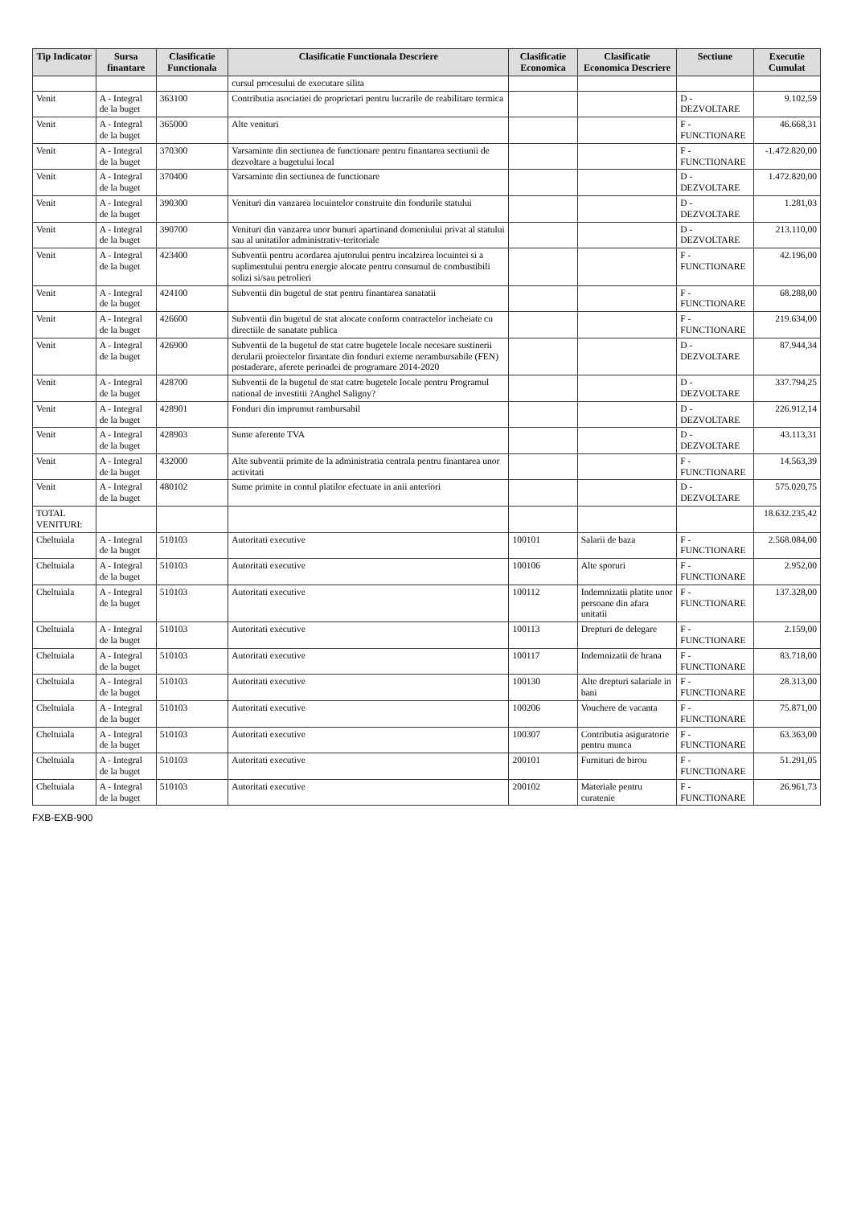| Tip Indicator | Sursa finantare | Clasificatie Functionala | Clasificatie Functionala Descriere | Clasificatie Economica | Clasificatie Economica Descriere | Sectiune | Executie Cumulat |
| --- | --- | --- | --- | --- | --- | --- | --- |
| | | | cursul procesului de executare silita | | | | |
| Venit | A - Integral de la buget | 363100 | Contributia asociatiei de proprietari pentru lucrarile de reabilitare termica | | | D - DEZVOLTARE | 9.102,59 |
| Venit | A - Integral de la buget | 365000 | Alte venituri | | | F - FUNCTIONARE | 46.668,31 |
| Venit | A - Integral de la buget | 370300 | Varsaminte din sectiunea de functionare pentru finantarea sectiunii de dezvoltare a bugetului local | | | F - FUNCTIONARE | -1.472.820,00 |
| Venit | A - Integral de la buget | 370400 | Varsaminte din sectiunea de functionare | | | D - DEZVOLTARE | 1.472.820,00 |
| Venit | A - Integral de la buget | 390300 | Venituri din vanzarea locuintelor construite din fondurile statului | | | D - DEZVOLTARE | 1.281,03 |
| Venit | A - Integral de la buget | 390700 | Venituri din vanzarea unor bunuri apartinand domeniului privat al statului sau al unitatilor administrativ-teritoriale | | | D - DEZVOLTARE | 213.110,00 |
| Venit | A - Integral de la buget | 423400 | Subventii pentru acordarea ajutorului pentru incalzirea locuintei si a suplimentului pentru energie alocate pentru consumul de combustibili solizi si/sau petrolieri | | | F - FUNCTIONARE | 42.196,00 |
| Venit | A - Integral de la buget | 424100 | Subventii din bugetul de stat pentru finantarea sanatatii | | | F - FUNCTIONARE | 68.288,00 |
| Venit | A - Integral de la buget | 426600 | Subventii din bugetul de stat alocate conform contractelor incheiate cu directiile de sanatate publica | | | F - FUNCTIONARE | 219.634,00 |
| Venit | A - Integral de la buget | 426900 | Subventii de la bugetul de stat catre bugetele locale necesare sustinerii derularii proiectelor finantate din fonduri externe nerambursabile (FEN) postaderare, aferete perioadei de programare 2014-2020 | | | D - DEZVOLTARE | 87.944,34 |
| Venit | A - Integral de la buget | 428700 | Subventii de la bugetul de stat catre bugetele locale pentru Programul national de investitii ?Anghel Saligny? | | | D - DEZVOLTARE | 337.794,25 |
| Venit | A - Integral de la buget | 428901 | Fonduri din imprumut rambursabil | | | D - DEZVOLTARE | 226.912,14 |
| Venit | A - Integral de la buget | 428903 | Sume aferente TVA | | | D - DEZVOLTARE | 43.113,31 |
| Venit | A - Integral de la buget | 432000 | Alte subventii primite de la administratia centrala pentru finantarea unor activitati | | | F - FUNCTIONARE | 14.563,39 |
| Venit | A - Integral de la buget | 480102 | Sume primite in contul platilor efectuate in anii anteriori | | | D - DEZVOLTARE | 575.020,75 |
| TOTAL VENITURI: | | | | | | | 18.632.235,42 |
| Cheltuiala | A - Integral de la buget | 510103 | Autoritati executive | 100101 | Salarii de baza | F - FUNCTIONARE | 2.568.084,00 |
| Cheltuiala | A - Integral de la buget | 510103 | Autoritati executive | 100106 | Alte sporuri | F - FUNCTIONARE | 2.952,00 |
| Cheltuiala | A - Integral de la buget | 510103 | Autoritati executive | 100112 | Indemnizatii platite unor persoane din afara unitatii | F - FUNCTIONARE | 137.328,00 |
| Cheltuiala | A - Integral de la buget | 510103 | Autoritati executive | 100113 | Drepturi de delegare | F - FUNCTIONARE | 2.159,00 |
| Cheltuiala | A - Integral de la buget | 510103 | Autoritati executive | 100117 | Indemnizatii de hrana | F - FUNCTIONARE | 83.718,00 |
| Cheltuiala | A - Integral de la buget | 510103 | Autoritati executive | 100130 | Alte drepturi salariale in bani | F - FUNCTIONARE | 28.313,00 |
| Cheltuiala | A - Integral de la buget | 510103 | Autoritati executive | 100206 | Vouchere de vacanta | F - FUNCTIONARE | 75.871,00 |
| Cheltuiala | A - Integral de la buget | 510103 | Autoritati executive | 100307 | Contributia asiguratorie pentru munca | F - FUNCTIONARE | 63.363,00 |
| Cheltuiala | A - Integral de la buget | 510103 | Autoritati executive | 200101 | Furnituri de birou | F - FUNCTIONARE | 51.291,05 |
| Cheltuiala | A - Integral de la buget | 510103 | Autoritati executive | 200102 | Materiale pentru curatenie | F - FUNCTIONARE | 26.961,73 |
FXB-EXB-900